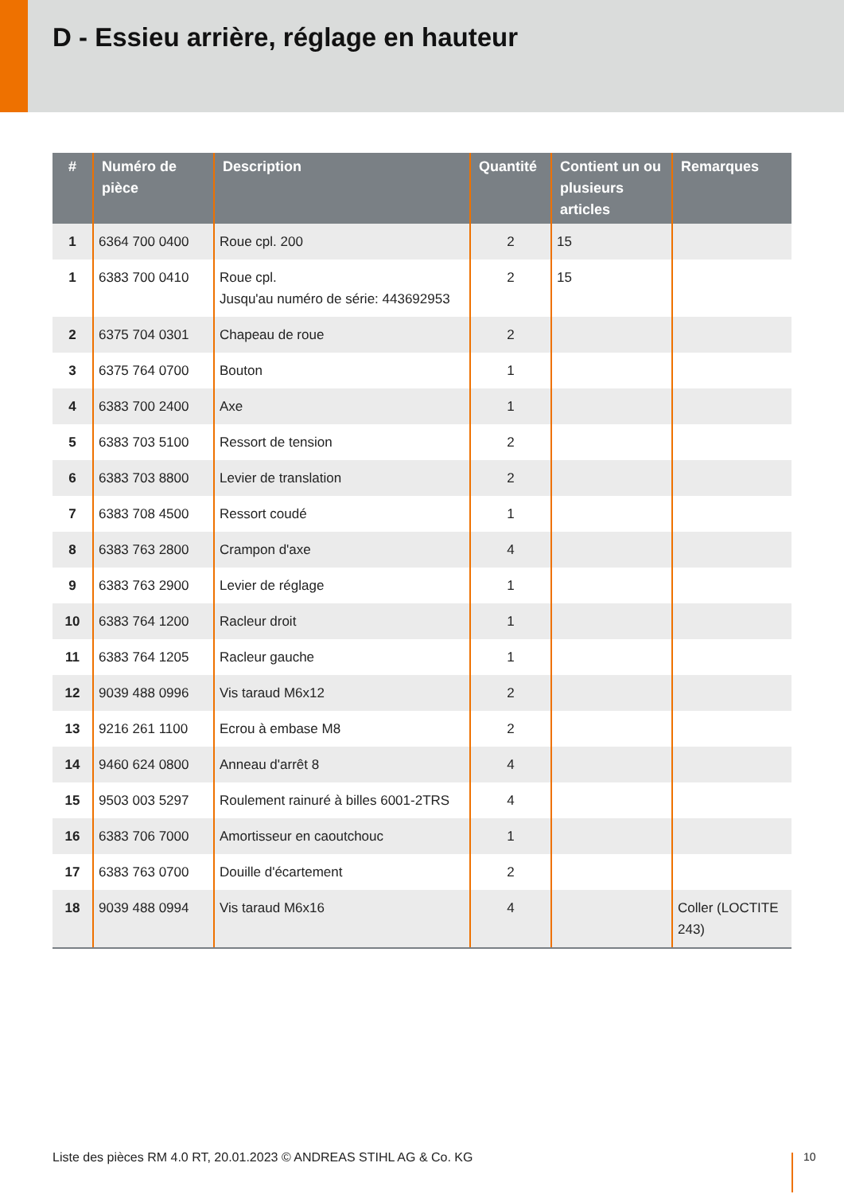D - Essieu arrière, réglage en hauteur
| # | Numéro de pièce | Description | Quantité | Contient un ou plusieurs articles | Remarques |
| --- | --- | --- | --- | --- | --- |
| 1 | 6364 700 0400 | Roue cpl. 200 | 2 | 15 | |
| 1 | 6383 700 0410 | Roue cpl. Jusqu'au numéro de série: 443692953 | 2 | 15 | |
| 2 | 6375 704 0301 | Chapeau de roue | 2 | | |
| 3 | 6375 764 0700 | Bouton | 1 | | |
| 4 | 6383 700 2400 | Axe | 1 | | |
| 5 | 6383 703 5100 | Ressort de tension | 2 | | |
| 6 | 6383 703 8800 | Levier de translation | 2 | | |
| 7 | 6383 708 4500 | Ressort coudé | 1 | | |
| 8 | 6383 763 2800 | Crampon d'axe | 4 | | |
| 9 | 6383 763 2900 | Levier de réglage | 1 | | |
| 10 | 6383 764 1200 | Racleur droit | 1 | | |
| 11 | 6383 764 1205 | Racleur gauche | 1 | | |
| 12 | 9039 488 0996 | Vis taraud M6x12 | 2 | | |
| 13 | 9216 261 1100 | Ecrou à embase M8 | 2 | | |
| 14 | 9460 624 0800 | Anneau d'arrêt 8 | 4 | | |
| 15 | 9503 003 5297 | Roulement rainuré à billes 6001-2TRS | 4 | | |
| 16 | 6383 706 7000 | Amortisseur en caoutchouc | 1 | | |
| 17 | 6383 763 0700 | Douille d'écartement | 2 | | |
| 18 | 9039 488 0994 | Vis taraud M6x16 | 4 | | Coller (LOCTITE 243) |
Liste des pièces RM 4.0 RT, 20.01.2023 © ANDREAS STIHL AG & Co. KG
10